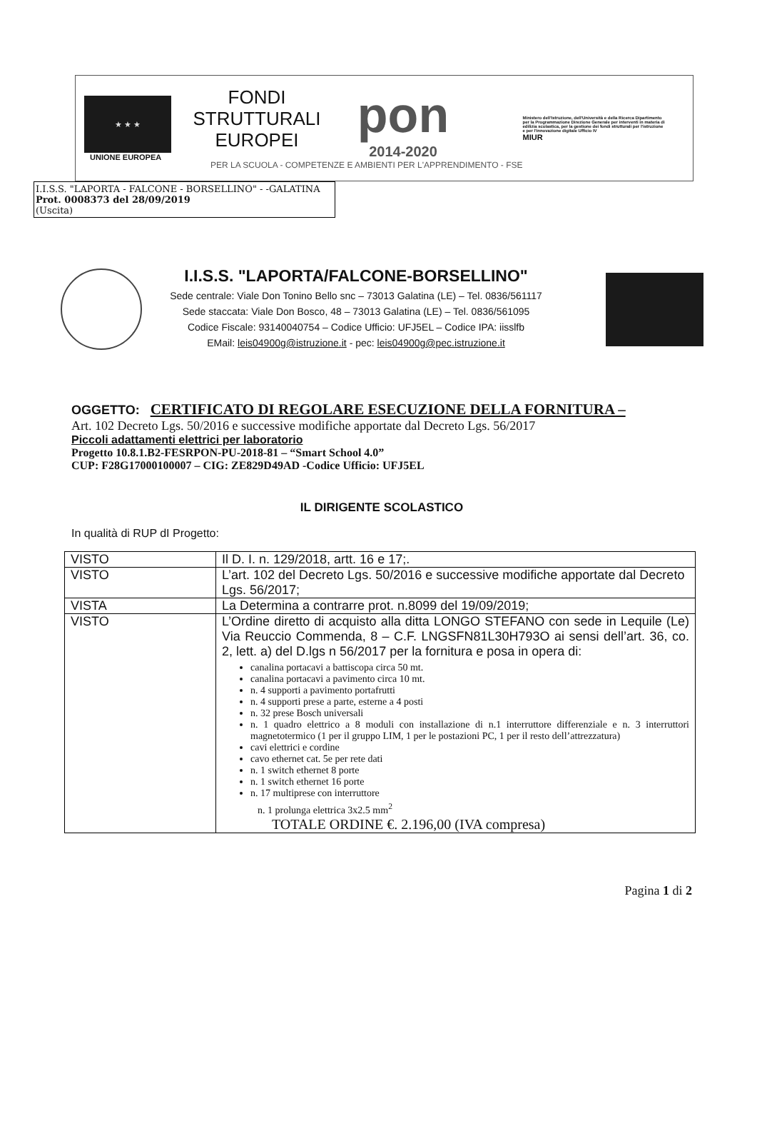★ ★ ★
UNIONE EUROPEA
FONDI
STRUTTURALI
EUROPEI
pon
2014-2020
PER LA SCUOLA - COMPETENZE E AMBIENTI PER L'APPRENDIMENTO - FSE
Ministero dell'Istruzione, dell'Università e della Ricerca Dipartimento per la Programmazione Direzione Generale per interventi in materia di edilizia scolastica, per la gestione dei fondi strutturali per l'istruzione e per l'innovazione digitale Ufficio IV
MIUR
I.I.S.S. "LAPORTA - FALCONE - BORSELLINO" - -GALATINA
Prot. 0008373 del 28/09/2019
(Uscita)
I.I.S.S. "LAPORTA/FALCONE-BORSELLINO"
Sede centrale: Viale Don Tonino Bello snc – 73013 Galatina (LE) – Tel. 0836/561117
Sede staccata: Viale Don Bosco, 48 – 73013 Galatina (LE) – Tel. 0836/561095
Codice Fiscale: 93140040754 – Codice Ufficio: UFJ5EL – Codice IPA: iisslfb
EMail: leis04900g@istruzione.it - pec: leis04900g@pec.istruzione.it
OGGETTO: CERTIFICATO DI REGOLARE ESECUZIONE DELLA FORNITURA –
Art. 102 Decreto Lgs. 50/2016 e successive modifiche apportate dal Decreto Lgs. 56/2017
Piccoli adattamenti elettrici per laboratorio
Progetto 10.8.1.B2-FESRPON-PU-2018-81 – “Smart School 4.0”
CUP: F28G17000100007 – CIG: ZE829D49AD -Codice Ufficio: UFJ5EL
IL DIRIGENTE SCOLASTICO
In qualità di RUP dI Progetto:
| VISTO | Il D. I. n. 129/2018, artt. 16 e 17;. |
| VISTO | L’art. 102 del Decreto Lgs. 50/2016 e successive modifiche apportate dal Decreto Lgs. 56/2017; |
| VISTA | La Determina a contrarre prot. n.8099 del 19/09/2019; |
| VISTO | L’Ordine diretto di acquisto alla ditta LONGO STEFANO con sede in Lequile (Le) Via Reuccio Commenda, 8 – C.F. LNGSFN81L30H793O ai sensi dell’art. 36, co. 2, lett. a) del D.lgs n 56/2017 per la fornitura e posa in opera di: canalina portacavi a battiscopa circa 50 mt. canalina portacavi a pavimento circa 10 mt. n. 4 supporti a pavimento portafrutti n. 4 supporti prese a parte, esterne a 4 posti n. 32 prese Bosch universali n. 1 quadro elettrico a 8 moduli con installazione di n.1 interruttore differenziale e n. 3 interruttori magnetotermico (1 per il gruppo LIM, 1 per le postazioni PC, 1 per il resto dell’attrezzatura) cavi elettrici e cordine cavo ethernet cat. 5e per rete dati n. 1 switch ethernet 8 porte n. 1 switch ethernet 16 porte n. 17 multiprese con interruttore n. 1 prolunga elettrica 3x2.5 mm<sup>2</sup> TOTALE ORDINE €. 2.196,00 (IVA compresa) |
Pagina 1 di 2